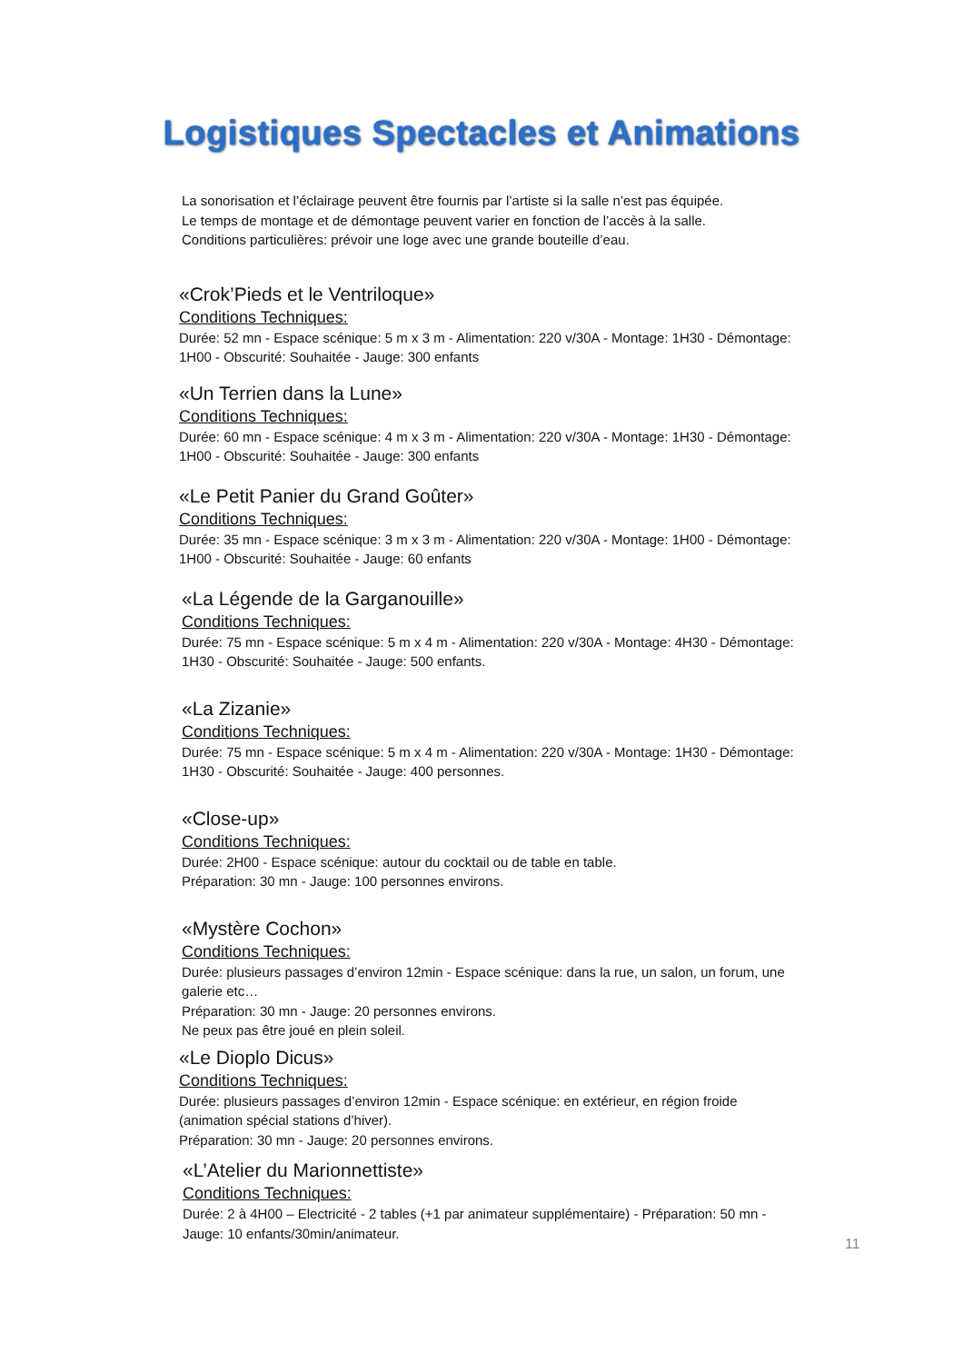Logistiques Spectacles et Animations
La sonorisation et l’éclairage peuvent être fournis par l’artiste si la salle n’est pas équipée.
Le temps de montage et de démontage peuvent varier en fonction de l’accès à la salle.
Conditions particulières: prévoir une loge avec une grande bouteille d’eau.
«Crok’Pieds et le Ventriloque»
Conditions Techniques:
Durée: 52 mn - Espace scénique: 5 m x 3 m - Alimentation: 220 v/30A - Montage: 1H30 - Démontage: 1H00 - Obscurité: Souhaitée - Jauge: 300 enfants
«Un Terrien dans la Lune»
Conditions Techniques:
Durée: 60 mn - Espace scénique: 4 m x 3 m - Alimentation: 220 v/30A - Montage: 1H30 - Démontage: 1H00 - Obscurité: Souhaitée - Jauge: 300 enfants
«Le Petit Panier du Grand Goûter»
Conditions Techniques:
Durée: 35 mn - Espace scénique: 3 m x 3 m - Alimentation: 220 v/30A - Montage: 1H00 - Démontage: 1H00 - Obscurité: Souhaitée - Jauge: 60 enfants
«La Légende de la Garganouille»
Conditions Techniques:
Durée: 75 mn - Espace scénique: 5 m x 4 m - Alimentation: 220 v/30A - Montage: 4H30 - Démontage: 1H30 - Obscurité: Souhaitée - Jauge: 500 enfants.
«La Zizanie»
Conditions Techniques:
Durée: 75 mn - Espace scénique: 5 m x 4 m - Alimentation: 220 v/30A - Montage: 1H30 - Démontage: 1H30 - Obscurité: Souhaitée - Jauge: 400 personnes.
«Close-up»
Conditions Techniques:
Durée: 2H00 - Espace scénique: autour du cocktail ou de table en table.
Préparation: 30 mn - Jauge: 100 personnes environs.
«Mystère Cochon»
Conditions Techniques:
Durée: plusieurs passages d’environ 12min - Espace scénique: dans la rue, un salon, un forum, une galerie etc…
Préparation: 30 mn - Jauge: 20 personnes environs.
Ne peux pas être joué en plein soleil.
«Le Dioplo Dicus»
Conditions Techniques:
Durée: plusieurs passages d’environ 12min - Espace scénique: en extérieur, en région froide (animation spécial stations d’hiver).
Préparation: 30 mn - Jauge: 20 personnes environs.
«L’Atelier du Marionnettiste»
Conditions Techniques:
Durée: 2 à 4H00 – Electricité - 2 tables (+1 par animateur supplémentaire) - Préparation: 50 mn - Jauge: 10 enfants/30min/animateur.
11